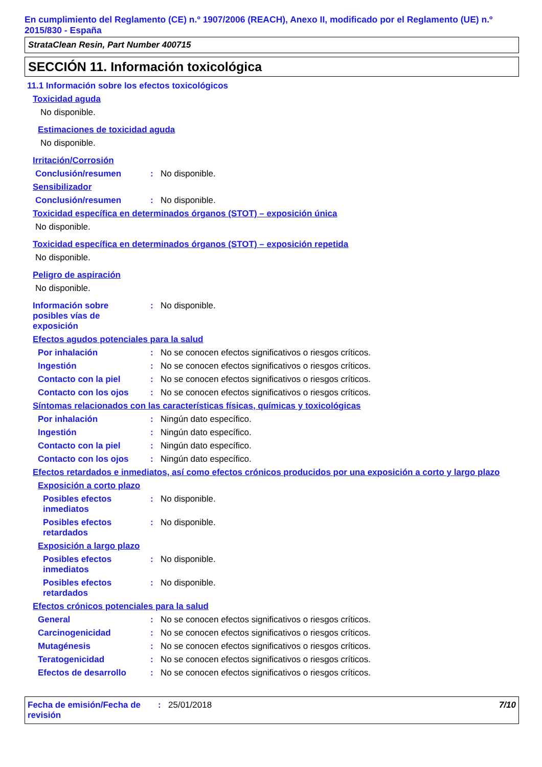En cumplimiento del Reglamento (CE) n.º 1907/2006 (REACH), Anexo II, modificado por el Reglamento (UE) n.º 2015/830 - España
StrataClean Resin, Part Number 400715
SECCIÓN 11. Información toxicológica
11.1 Información sobre los efectos toxicológicos
Toxicidad aguda
No disponible.
Estimaciones de toxicidad aguda
No disponible.
Irritación/Corrosión
Conclusión/resumen: No disponible.
Sensibilizador
Conclusión/resumen: No disponible.
Toxicidad específica en determinados órganos (STOT) – exposición única
No disponible.
Toxicidad específica en determinados órganos (STOT) – exposición repetida
No disponible.
Peligro de aspiración
No disponible.
Información sobre
posibles vías de
exposición: No disponible.
Efectos agudos potenciales para la salud
Por inhalación: No se conocen efectos significativos o riesgos críticos.
Ingestión: No se conocen efectos significativos o riesgos críticos.
Contacto con la piel: No se conocen efectos significativos o riesgos críticos.
Contacto con los ojos: No se conocen efectos significativos o riesgos críticos.
Síntomas relacionados con las características físicas, químicas y toxicológicas
Por inhalación: Ningún dato específico.
Ingestión: Ningún dato específico.
Contacto con la piel: Ningún dato específico.
Contacto con los ojos: Ningún dato específico.
Efectos retardados e inmediatos, así como efectos crónicos producidos por una exposición a corto y largo plazo
Exposición a corto plazo
Posibles efectos
inmediatos: No disponible.
Posibles efectos
retardados: No disponible.
Exposición a largo plazo
Posibles efectos
inmediatos: No disponible.
Posibles efectos
retardados: No disponible.
Efectos crónicos potenciales para la salud
General: No se conocen efectos significativos o riesgos críticos.
Carcinogenicidad: No se conocen efectos significativos o riesgos críticos.
Mutagénesis: No se conocen efectos significativos o riesgos críticos.
Teratogenicidad: No se conocen efectos significativos o riesgos críticos.
Efectos de desarrollo: No se conocen efectos significativos o riesgos críticos.
Fecha de emisión/Fecha de revisión: 25/01/2018 7/10